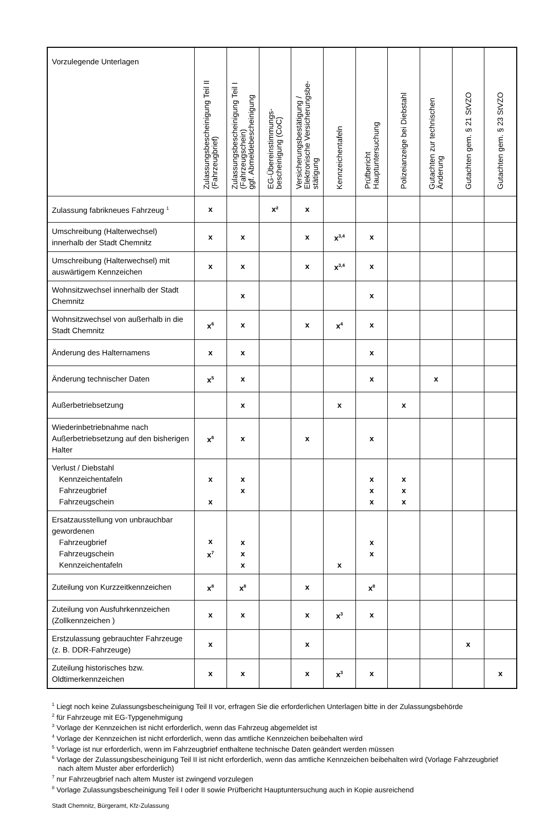| Vorzulegende Unterlagen | Zulassungsbescheinigung Teil II (Fahrzeugbrief) | Zulassungsbescheinigung Teil I (Fahrzeugschein) ggf. Abmeldebescheinigung | EG-Übereinstimmungs- bescheinigung (CoC) | Versicherungsbestätigung / Elektronische Versicherungsbe- stätigung | Kennzeichentafeln | Prüfbericht Hauptuntersuchung | Polizeianzeige bei Diebstahl | Gutachten zur technischen Änderung | Gutachten gem. § 21 StVZO | Gutachten gem. § 23 StVZO |
| --- | --- | --- | --- | --- | --- | --- | --- | --- | --- | --- |
| Zulassung fabrikneues Fahrzeug <sup>1</sup> | x | | x² | x | | | | | | |
| Umschreibung (Halterwechsel) innerhalb der Stadt Chemnitz | x | x | | x | x<sup>3,4</sup> | x | | | | |
| Umschreibung (Halterwechsel) mit auswärtigem Kennzeichen | x | x | | x | x<sup>3,4</sup> | x | | | | |
| Wohnsitzwechsel innerhalb der Stadt Chemnitz | | x | | | | x | | | | |
| Wohnsitzwechsel von außerhalb in die Stadt Chemnitz | x<sup>6</sup> | x | | x | x<sup>4</sup> | x | | | | |
| Änderung des Halternamens | x | x | | | | x | | | | |
| Änderung technischer Daten | x<sup>5</sup> | x | | | | x | | x | | |
| Außerbetriebsetzung | | x | | | x | | x | | | |
| Wiederinbetriebnahme nach Außerbetriebsetzung auf den bisherigen Halter | x<sup>6</sup> | x | | x | | x | | | | |
| Verlust / Diebstahl Kennzeichentafeln Fahrzeugbrief Fahrzeugschein | x x | x x | | | | x x x | x x x | | | |
| Ersatzausstellung von unbrauchbar gewordenen Fahrzeugbrief Fahrzeugschein Kennzeichentafeln | x x<sup>7</sup> | x x x | | | x | x x | | | | |
| Zuteilung von Kurzzeitkennzeichen | x<sup>8</sup> | x<sup>8</sup> | | x | | x<sup>8</sup> | | | | |
| Zuteilung von Ausfuhrkennzeichen (Zollkennzeichen ) | x | x | | x | x<sup>3</sup> | x | | | | |
| Erstzulassung gebrauchter Fahrzeuge (z. B. DDR-Fahrzeuge) | x | | | x | | | | | x | |
| Zuteilung historisches bzw. Oldtimerkennzeichen | x | x | | x | x<sup>3</sup> | x | | | | x |
<sup>1</sup> Liegt noch keine Zulassungsbescheinigung Teil II vor, erfragen Sie die erforderlichen Unterlagen bitte in der Zulassungsbehörde
<sup>2</sup> für Fahrzeuge mit EG-Typgenehmigung
<sup>3</sup> Vorlage der Kennzeichen ist nicht erforderlich, wenn das Fahrzeug abgemeldet ist
<sup>4</sup> Vorlage der Kennzeichen ist nicht erforderlich, wenn das amtliche Kennzeichen beibehalten wird
<sup>5</sup> Vorlage ist nur erforderlich, wenn im Fahrzeugbrief enthaltene technische Daten geändert werden müssen
<sup>6</sup> Vorlage der Zulassungsbescheinigung Teil II ist nicht erforderlich, wenn das amtliche Kennzeichen beibehalten wird (Vorlage Fahrzeugbrief nach altem Muster aber erforderlich)
<sup>7</sup> nur Fahrzeugbrief nach altem Muster ist zwingend vorzulegen
<sup>8</sup> Vorlage Zulassungsbescheinigung Teil I oder II sowie Prüfbericht Hauptuntersuchung auch in Kopie ausreichend
Stadt Chemnitz, Bürgeramt, Kfz-Zulassung